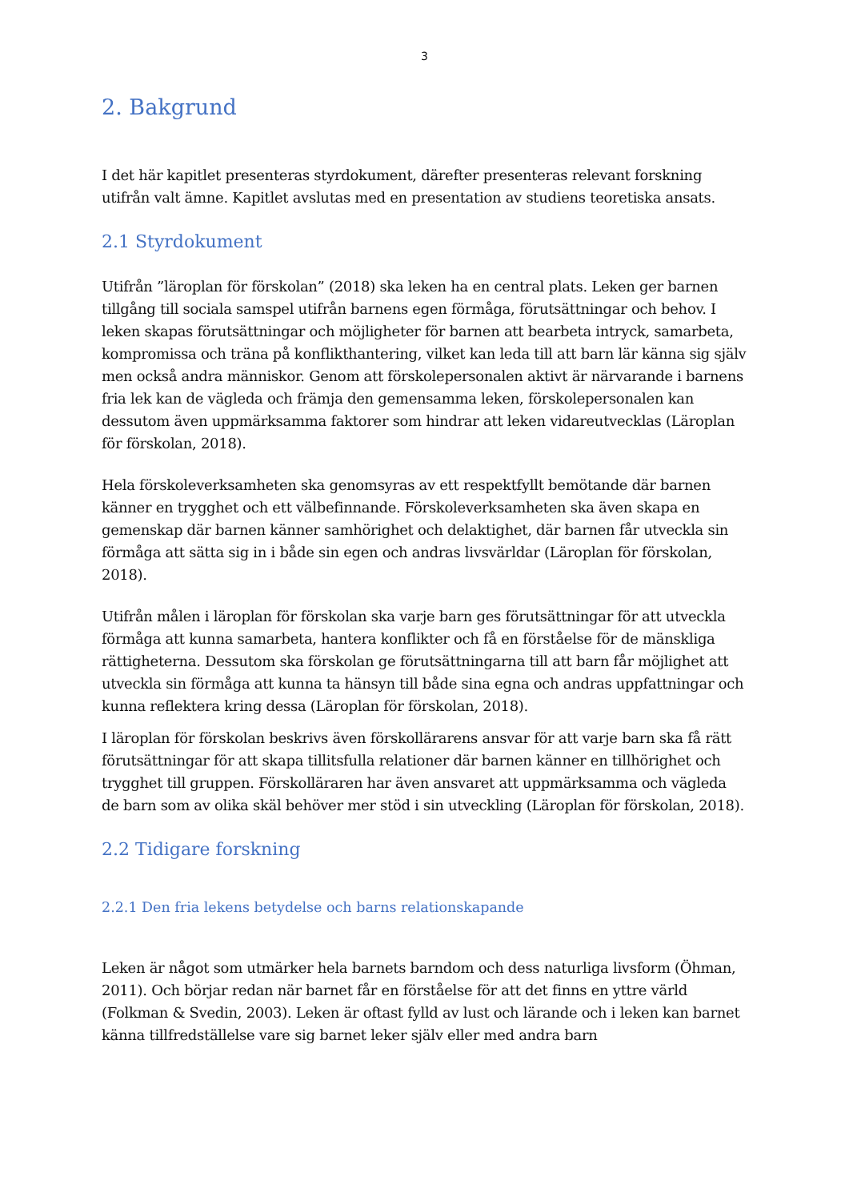3
2. Bakgrund
I det här kapitlet presenteras styrdokument, därefter presenteras relevant forskning utifrån valt ämne. Kapitlet avslutas med en presentation av studiens teoretiska ansats.
2.1 Styrdokument
Utifrån ”läroplan för förskolan” (2018) ska leken ha en central plats. Leken ger barnen tillgång till sociala samspel utifrån barnens egen förmåga, förutsättningar och behov. I leken skapas förutsättningar och möjligheter för barnen att bearbeta intryck, samarbeta, kompromissa och träna på konflikthantering, vilket kan leda till att barn lär känna sig själv men också andra människor. Genom att förskolepersonalen aktivt är närvarande i barnens fria lek kan de vägleda och främja den gemensamma leken, förskolepersonalen kan dessutom även uppmärksamma faktorer som hindrar att leken vidareutvecklas (Läroplan för förskolan, 2018).
Hela förskoleverksamheten ska genomsyras av ett respektfyllt bemötande där barnen känner en trygghet och ett välbefinnande. Förskoleverksamheten ska även skapa en gemenskap där barnen känner samhörighet och delaktighet, där barnen får utveckla sin förmåga att sätta sig in i både sin egen och andras livsvärldar (Läroplan för förskolan, 2018).
Utifrån målen i läroplan för förskolan ska varje barn ges förutsättningar för att utveckla förmåga att kunna samarbeta, hantera konflikter och få en förståelse för de mänskliga rättigheterna. Dessutom ska förskolan ge förutsättningarna till att barn får möjlighet att utveckla sin förmåga att kunna ta hänsyn till både sina egna och andras uppfattningar och kunna reflektera kring dessa (Läroplan för förskolan, 2018).
I läroplan för förskolan beskrivs även förskollärarens ansvar för att varje barn ska få rätt förutsättningar för att skapa tillitsfulla relationer där barnen känner en tillhörighet och trygghet till gruppen. Förskolläraren har även ansvaret att uppmärksamma och vägleda de barn som av olika skäl behöver mer stöd i sin utveckling (Läroplan för förskolan, 2018).
2.2 Tidigare forskning
2.2.1 Den fria lekens betydelse och barns relationskapande
Leken är något som utmärker hela barnets barndom och dess naturliga livsform (Öhman, 2011). Och börjar redan när barnet får en förståelse för att det finns en yttre värld (Folkman & Svedin, 2003). Leken är oftast fylld av lust och lärande och i leken kan barnet känna tillfredställelse vare sig barnet leker själv eller med andra barn